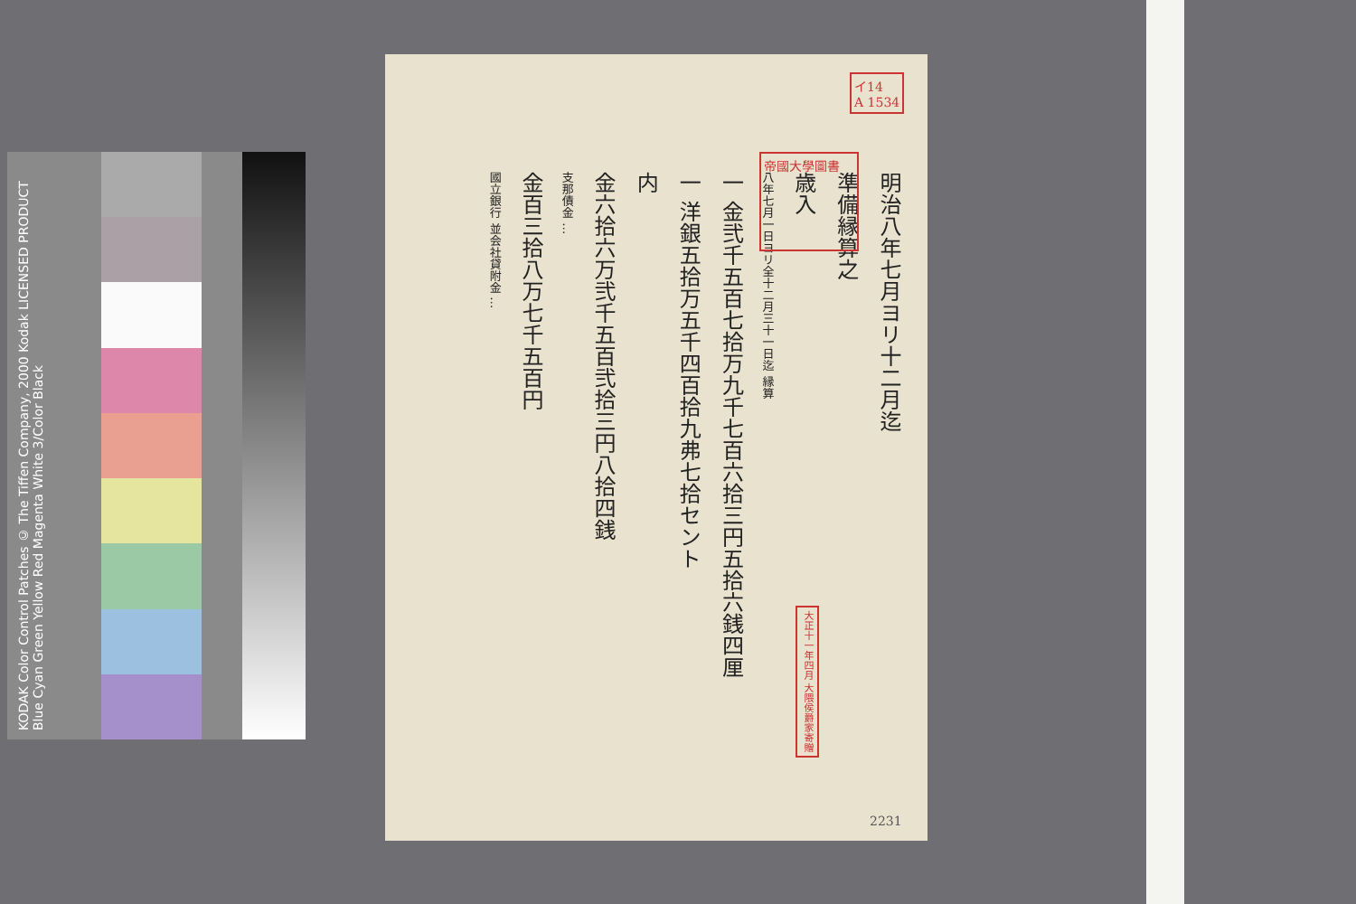KODAK Color Control Patches © The Tiffen Company, 2000 Kodak LICENSED PRODUCT Blue Cyan Green Yellow Red Magenta White 3/Color Black
明治八年七月ヨリ十二月迄
準備縁算之
歳入
八年七月一日ヨリ全十二月三十一日迄 縁算
一 金弐千五百七拾万九千七百六拾三円五拾六銭四厘
一 洋銀五拾万五千四百拾九弗七拾セント
内
金六拾六万弐千五百弐拾三円八拾四銭
支那債金 …
金百三拾八万七千五百円
國立銀行 並会社貸附金 …
イ14
A 1534
帝國大學圖書
大正十一年四月 大隈侯爵家寄贈
2231